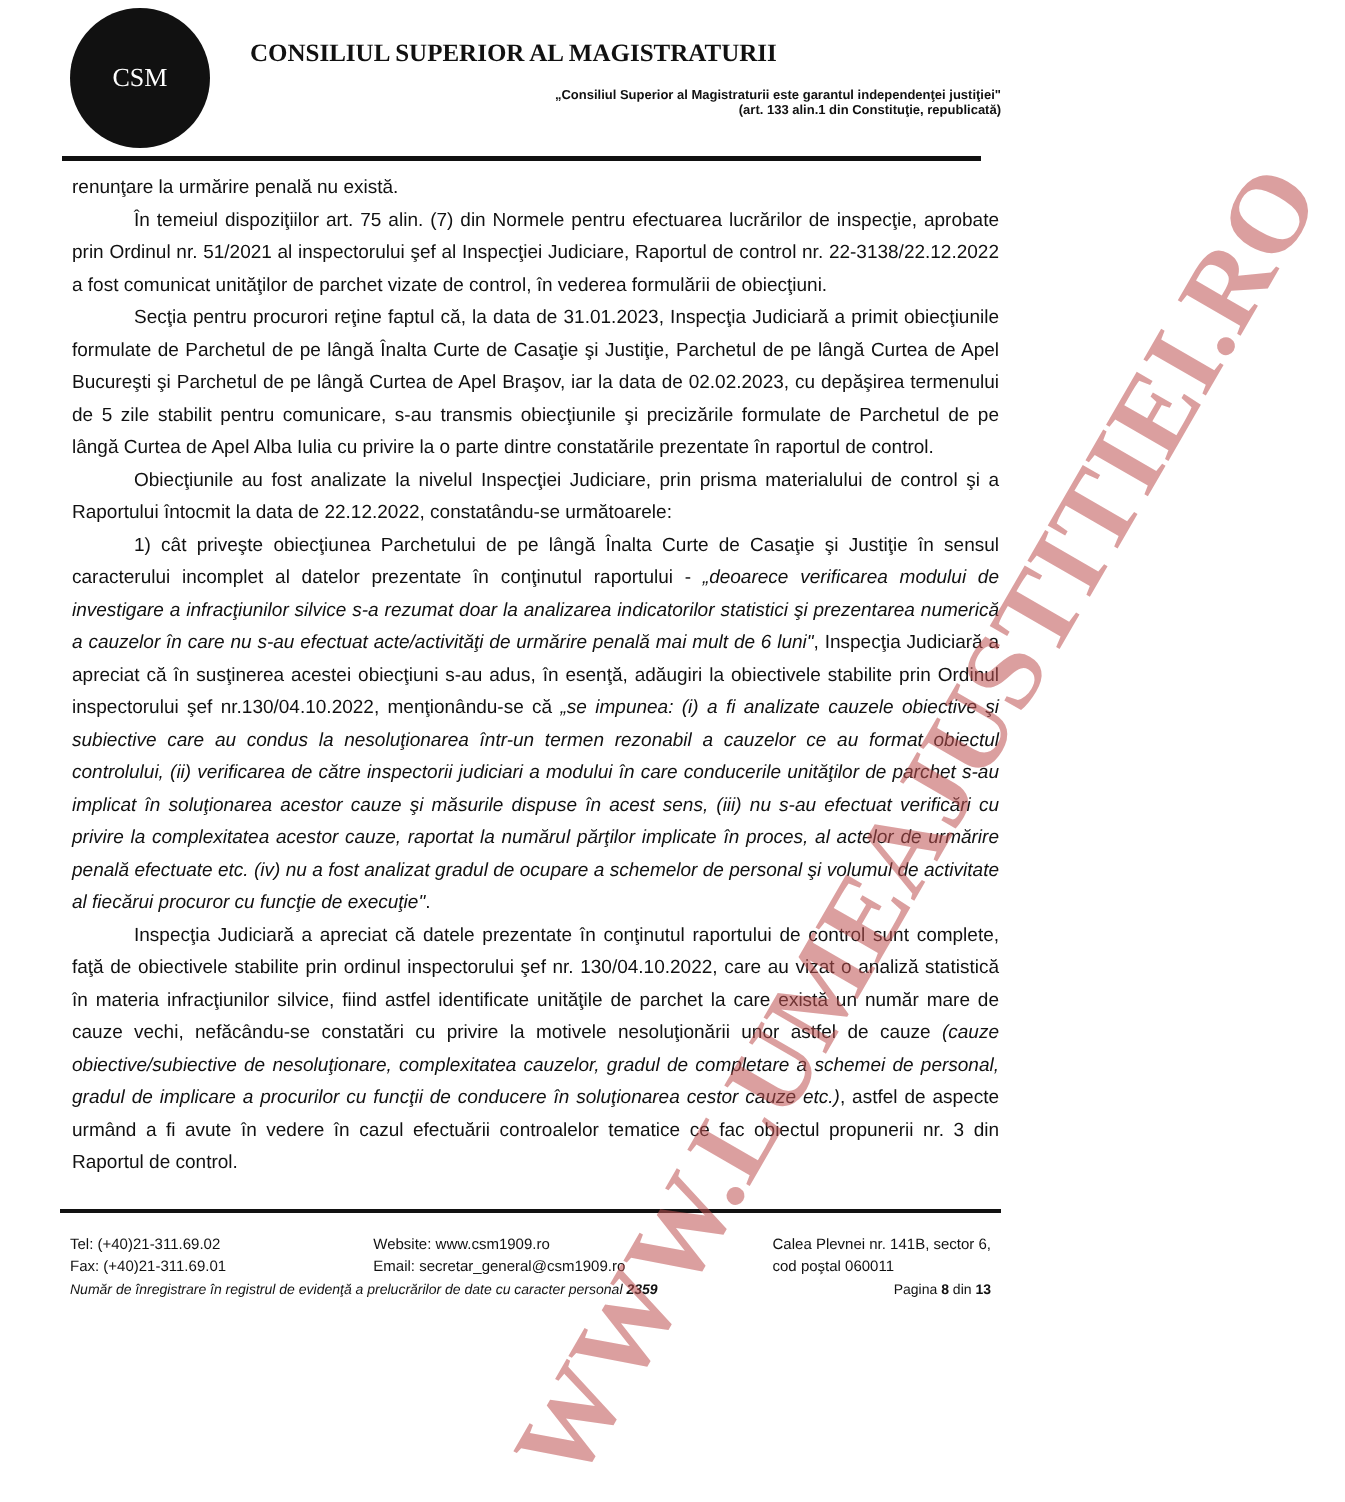CSM
CONSILIUL SUPERIOR AL MAGISTRATURII
„Consiliul Superior al Magistraturii este garantul independenţei justiţiei"
(art. 133 alin.1 din Constituţie, republicată)
renunţare la urmărire penală nu există.
În temeiul dispoziţiilor art. 75 alin. (7) din Normele pentru efectuarea lucrărilor de inspecţie, aprobate prin Ordinul nr. 51/2021 al inspectorului şef al Inspecţiei Judiciare, Raportul de control nr. 22-3138/22.12.2022 a fost comunicat unităţilor de parchet vizate de control, în vederea formulării de obiecţiuni.
Secţia pentru procurori reţine faptul că, la data de 31.01.2023, Inspecţia Judiciară a primit obiecţiunile formulate de Parchetul de pe lângă Înalta Curte de Casaţie şi Justiţie, Parchetul de pe lângă Curtea de Apel Bucureşti şi Parchetul de pe lângă Curtea de Apel Braşov, iar la data de 02.02.2023, cu depăşirea termenului de 5 zile stabilit pentru comunicare, s-au transmis obiecţiunile şi precizările formulate de Parchetul de pe lângă Curtea de Apel Alba Iulia cu privire la o parte dintre constatările prezentate în raportul de control.
Obiecţiunile au fost analizate la nivelul Inspecţiei Judiciare, prin prisma materialului de control şi a Raportului întocmit la data de 22.12.2022, constatându-se următoarele:
1) cât priveşte obiecţiunea Parchetului de pe lângă Înalta Curte de Casaţie şi Justiţie în sensul caracterului incomplet al datelor prezentate în conţinutul raportului - „deoarece verificarea modului de investigare a infracţiunilor silvice s-a rezumat doar la analizarea indicatorilor statistici şi prezentarea numerică a cauzelor în care nu s-au efectuat acte/activităţi de urmărire penală mai mult de 6 luni", Inspecţia Judiciară a apreciat că în susţinerea acestei obiecţiuni s-au adus, în esenţă, adăugiri la obiectivele stabilite prin Ordinul inspectorului şef nr.130/04.10.2022, menţionându-se că „se impunea: (i) a fi analizate cauzele obiective şi subiective care au condus la nesoluţionarea într-un termen rezonabil a cauzelor ce au format obiectul controlului, (ii) verificarea de către inspectorii judiciari a modului în care conducerile unităţilor de parchet s-au implicat în soluţionarea acestor cauze şi măsurile dispuse în acest sens, (iii) nu s-au efectuat verificări cu privire la complexitatea acestor cauze, raportat la numărul părţilor implicate în proces, al actelor de urmărire penală efectuate etc. (iv) nu a fost analizat gradul de ocupare a schemelor de personal şi volumul de activitate al fiecărui procuror cu funcţie de execuţie".
Inspecţia Judiciară a apreciat că datele prezentate în conţinutul raportului de control sunt complete, faţă de obiectivele stabilite prin ordinul inspectorului şef nr. 130/04.10.2022, care au vizat o analiză statistică în materia infracţiunilor silvice, fiind astfel identificate unităţile de parchet la care există un număr mare de cauze vechi, nefăcându-se constatări cu privire la motivele nesoluţionării unor astfel de cauze (cauze obiective/subiective de nesoluţionare, complexitatea cauzelor, gradul de completare a schemei de personal, gradul de implicare a procurilor cu funcţii de conducere în soluţionarea cestor cauze etc.), astfel de aspecte urmând a fi avute în vedere în cazul efectuării controalelor tematice ce fac obiectul propunerii nr. 3 din Raportul de control.
Tel: (+40)21-311.69.02
Fax: (+40)21-311.69.01
Website: www.csm1909.ro
Email: secretar_general@csm1909.ro
Calea Plevnei nr. 141B, sector 6,
cod poştal 060011
Număr de înregistrare în registrul de evidenţă a prelucrărilor de date cu caracter personal 2359 Pagina 8 din 13
WWW.LUMEAJUSTITIEI.RO